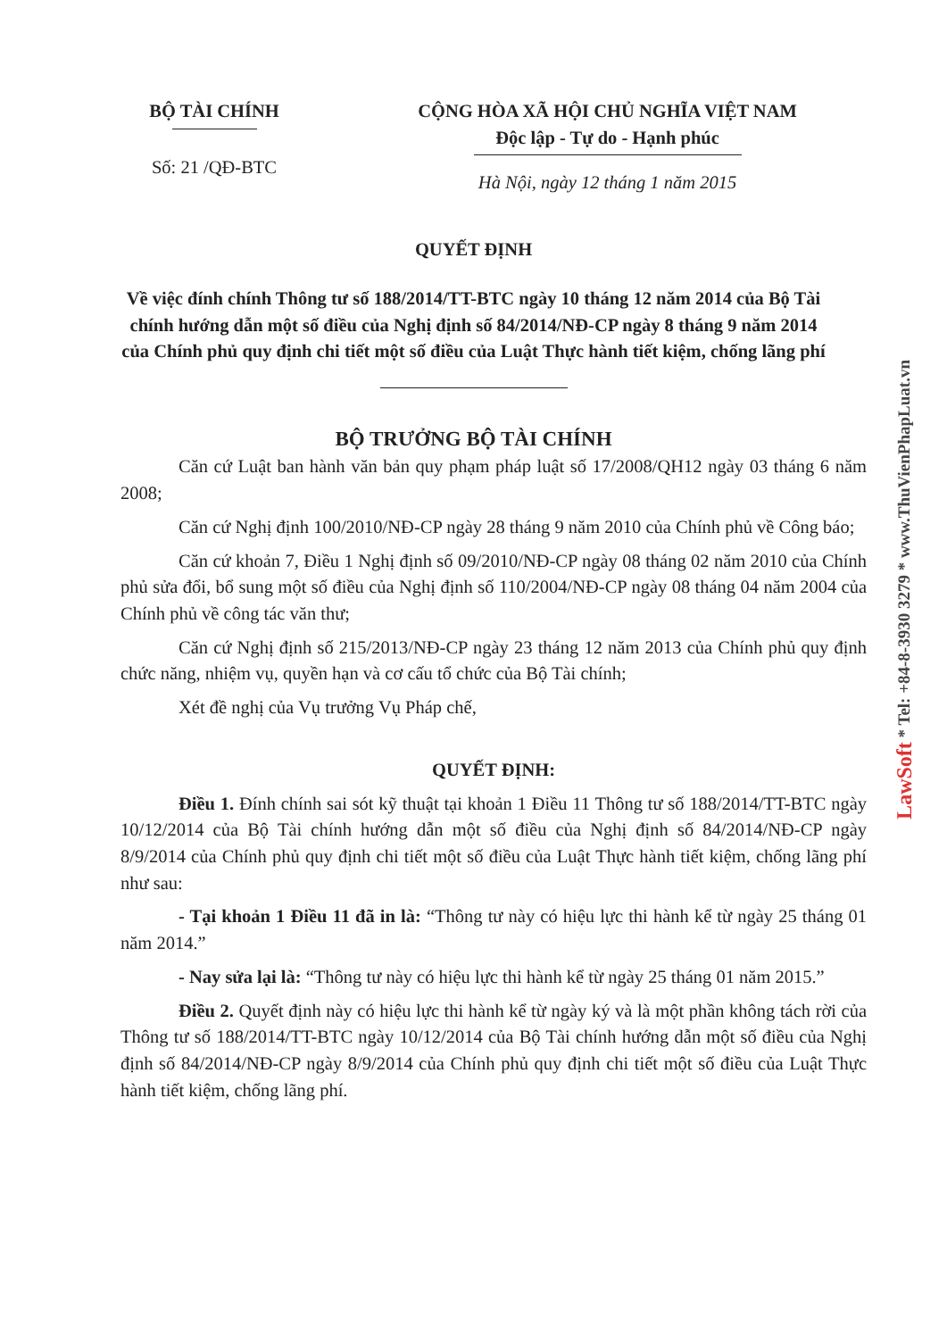BỘ TÀI CHÍNH
Số: 21 /QĐ-BTC
CỘNG HÒA XÃ HỘI CHỦ NGHĨA VIỆT NAM
Độc lập - Tự do - Hạnh phúc
Hà Nội, ngày 12 tháng 1 năm 2015
QUYẾT ĐỊNH
Về việc đính chính Thông tư số 188/2014/TT-BTC ngày 10 tháng 12 năm 2014 của Bộ Tài chính hướng dẫn một số điều của Nghị định số 84/2014/NĐ-CP ngày 8 tháng 9 năm 2014 của Chính phủ quy định chi tiết một số điều của Luật Thực hành tiết kiệm, chống lãng phí
BỘ TRƯỞNG BỘ TÀI CHÍNH
Căn cứ Luật ban hành văn bản quy phạm pháp luật số 17/2008/QH12 ngày 03 tháng 6 năm 2008;
Căn cứ Nghị định 100/2010/NĐ-CP ngày 28 tháng 9 năm 2010 của Chính phủ về Công báo;
Căn cứ khoản 7, Điều 1 Nghị định số 09/2010/NĐ-CP ngày 08 tháng 02 năm 2010 của Chính phủ sửa đổi, bổ sung một số điều của Nghị định số 110/2004/NĐ-CP ngày 08 tháng 04 năm 2004 của Chính phủ về công tác văn thư;
Căn cứ Nghị định số 215/2013/NĐ-CP ngày 23 tháng 12 năm 2013 của Chính phủ quy định chức năng, nhiệm vụ, quyền hạn và cơ cấu tổ chức của Bộ Tài chính;
Xét đề nghị của Vụ trưởng Vụ Pháp chế,
QUYẾT ĐỊNH:
Điều 1. Đính chính sai sót kỹ thuật tại khoản 1 Điều 11 Thông tư số 188/2014/TT-BTC ngày 10/12/2014 của Bộ Tài chính hướng dẫn một số điều của Nghị định số 84/2014/NĐ-CP ngày 8/9/2014 của Chính phủ quy định chi tiết một số điều của Luật Thực hành tiết kiệm, chống lãng phí như sau:
- Tại khoản 1 Điều 11 đã in là: “Thông tư này có hiệu lực thi hành kể từ ngày 25 tháng 01 năm 2014.”
- Nay sửa lại là: “Thông tư này có hiệu lực thi hành kể từ ngày 25 tháng 01 năm 2015.”
Điều 2. Quyết định này có hiệu lực thi hành kể từ ngày ký và là một phần không tách rời của Thông tư số 188/2014/TT-BTC ngày 10/12/2014 của Bộ Tài chính hướng dẫn một số điều của Nghị định số 84/2014/NĐ-CP ngày 8/9/2014 của Chính phủ quy định chi tiết một số điều của Luật Thực hành tiết kiệm, chống lãng phí.
LawSoft * Tel: +84-8-3930 3279 * www.ThuVienPhapLuat.vn